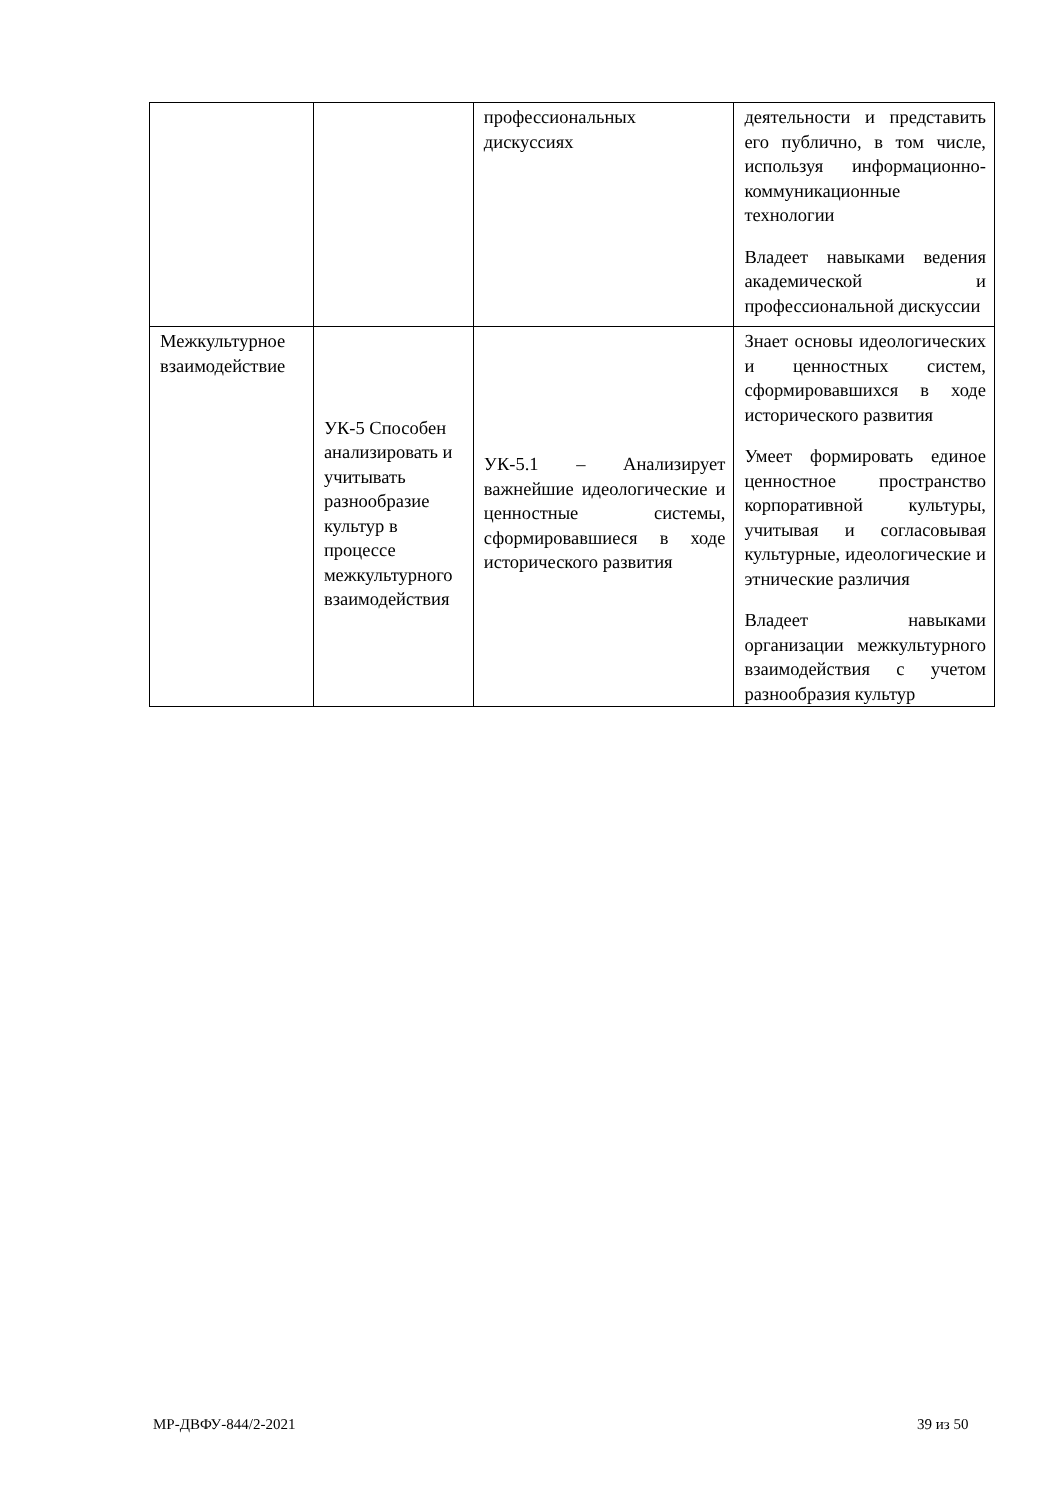| | | профессиональных дискуссиях | деятельности и представить его публично, в том числе, используя информационно-коммуникационные технологии Владеет навыками ведения академической и профессиональной дискуссии |
| Межкультурное взаимодействие | УК-5 Способен анализировать и учитывать разнообразие культур в процессе межкультурного взаимодействия | УК-5.1 – Анализирует важнейшие идеологические и ценностные системы, сформировавшиеся в ходе исторического развития | Знает основы идеологических и ценностных систем, сформировавшихся в ходе исторического развития Умеет формировать единое ценностное пространство корпоративной культуры, учитывая и согласовывая культурные, идеологические и этнические различия Владеет навыками организации межкультурного взаимодействия с учетом разнообразия культур |
МР-ДВФУ-844/2-2021 39 из 50